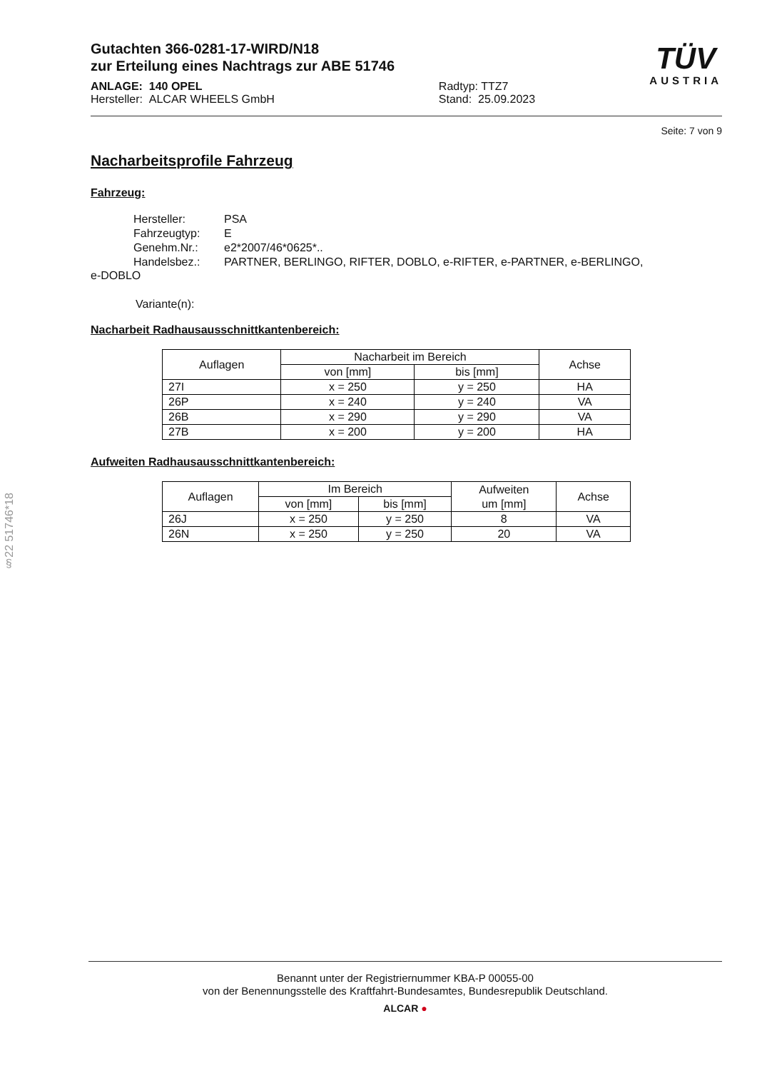§22 51746*18
Gutachten 366-0281-17-WIRD/N18
zur Erteilung eines Nachtrags zur ABE 51746
ANLAGE: 140 OPEL
Hersteller: ALCAR WHEELS GmbH
Radtyp: TTZ7
Stand: 25.09.2023
TÜV
AUSTRIA
Seite: 7 von 9
Nacharbeitsprofile Fahrzeug
Fahrzeug:
| Hersteller: | PSA |
| Fahrzeugtyp: | E |
| Genehm.Nr.: | e2*2007/46*0625*.. |
| Handelsbez.: | PARTNER, BERLINGO, RIFTER, DOBLO, e-RIFTER, e-PARTNER, e-BERLINGO, |
e-DOBLO
Variante(n):
Nacharbeit Radhausausschnittkantenbereich:
| Auflagen | Nacharbeit im Bereich | | Achse |
| --- | --- | --- | --- |
| | von [mm] | bis [mm] | |
| 27I | x = 250 | y = 250 | HA |
| 26P | x = 240 | y = 240 | VA |
| 26B | x = 290 | y = 290 | VA |
| 27B | x = 200 | y = 200 | HA |
Aufweiten Radhausausschnittkantenbereich:
| Auflagen | Im Bereich | | Aufweiten um [mm] | Achse |
| --- | --- | --- | --- | --- |
| | von [mm] | bis [mm] | | |
| 26J | x = 250 | y = 250 | 8 | VA |
| 26N | x = 250 | y = 250 | 20 | VA |
Benannt unter der Registriernummer KBA-P 00055-00
von der Benennungsstelle des Kraftfahrt-Bundesamtes, Bundesrepublik Deutschland.
ALCAR ●